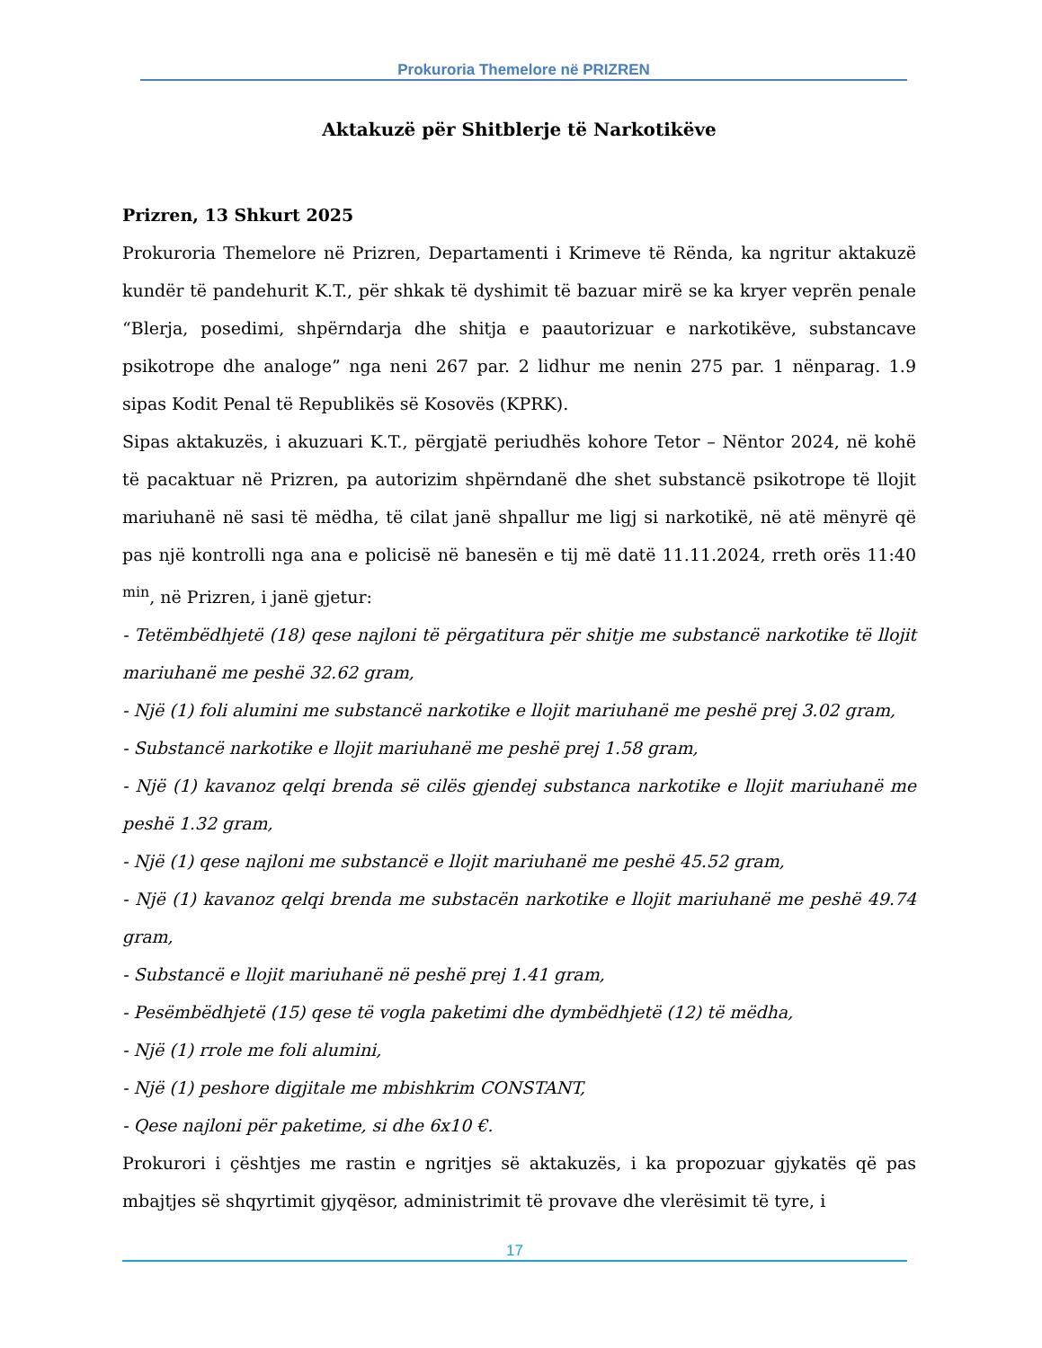Prokuroria Themelore në PRIZREN
Aktakuzë për Shitblerje të Narkotikëve
Prizren, 13 Shkurt 2025
Prokuroria Themelore në Prizren, Departamenti i Krimeve të Rënda, ka ngritur aktakuzë kundër të pandehurit K.T., për shkak të dyshimit të bazuar mirë se ka kryer veprën penale “Blerja, posedimi, shpërndarja dhe shitja e paautorizuar e narkotikëve, substancave psikotrope dhe analoge” nga neni 267 par. 2 lidhur me nenin 275 par. 1 nënparag. 1.9 sipas Kodit Penal të Republikës së Kosovës (KPRK).
Sipas aktakuzës, i akuzuari K.T., përgjatë periudhës kohore Tetor – Nëntor 2024, në kohë të pacaktuar në Prizren, pa autorizim shpërndanë dhe shet substancë psikotrope të llojit mariuhanë në sasi të mëdha, të cilat janë shpallur me ligj si narkotikë, në atë mënyrë që pas një kontrolli nga ana e policisë në banesën e tij më datë 11.11.2024, rreth orës 11:40 <sup>min</sup>, në Prizren, i janë gjetur:
- Tetëmbëdhjetë (18) qese najloni të përgatitura për shitje me substancë narkotike të llojit mariuhanë me peshë 32.62 gram,
- Një (1) foli alumini me substancë narkotike e llojit mariuhanë me peshë prej 3.02 gram,
- Substancë narkotike e llojit mariuhanë me peshë prej 1.58 gram,
- Një (1) kavanoz qelqi brenda së cilës gjendej substanca narkotike e llojit mariuhanë me peshë 1.32 gram,
- Një (1) qese najloni me substancë e llojit mariuhanë me peshë 45.52 gram,
- Një (1) kavanoz qelqi brenda me substacën narkotike e llojit mariuhanë me peshë 49.74 gram,
- Substancë e llojit mariuhanë në peshë prej 1.41 gram,
- Pesëmbëdhjetë (15) qese të vogla paketimi dhe dymbëdhjetë (12) të mëdha,
- Një (1) rrole me foli alumini,
- Një (1) peshore digjitale me mbishkrim CONSTANT,
- Qese najloni për paketime, si dhe 6x10 €.
Prokurori i çështjes me rastin e ngritjes së aktakuzës, i ka propozuar gjykatës që pas mbajtjes së shqyrtimit gjyqësor, administrimit të provave dhe vlerësimit të tyre, i
17